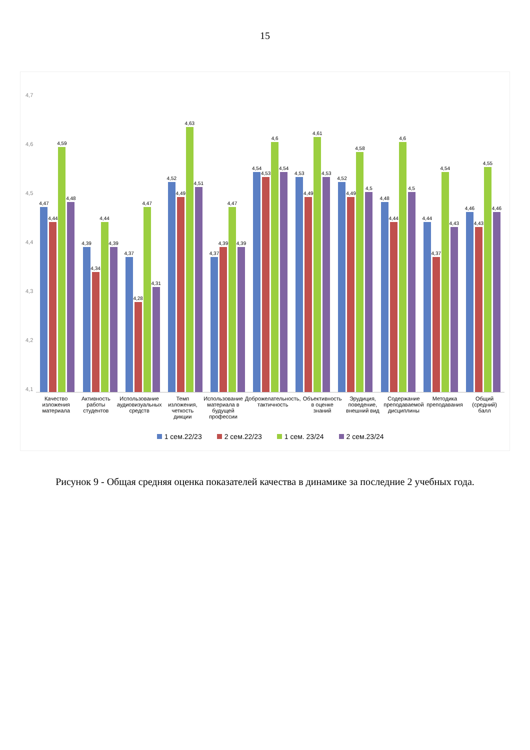15
4,7
4,6
4,5
4,4
4,3
4,2
4,1
4,47
4,44
4,59
4,48
4,39
4,34
4,44
4,39
4,37
4,28
4,47
4,31
4,52
4,49
4,63
4,51
4,37
4,39
4,47
4,39
4,54
4,53
4,6
4,54
4,53
4,49
4,61
4,53
4,52
4,49
4,58
4,5
4,48
4,44
4,6
4,5
4,44
4,37
4,54
4,43
4,46
4,43
4,55
4,46
Качество изложения материала Активность работы студентов Использование аудиовизуальных средств
Темп изложения, четкость дикции
Использование материала в будущей профессии
Доброжелательность, тактичность
Объективность в оценке знаний Эрудиция, поведение, внешний вид
Содержание преподаваемой дисциплины
Методика преподавания Общий (средний) балл
1 сем.22/23 2 сем.22/23 1 сем. 23/24 2 сем.23/24
Рисунок 9 - Общая средняя оценка показателей качества в динамике за последние 2 учебных года.